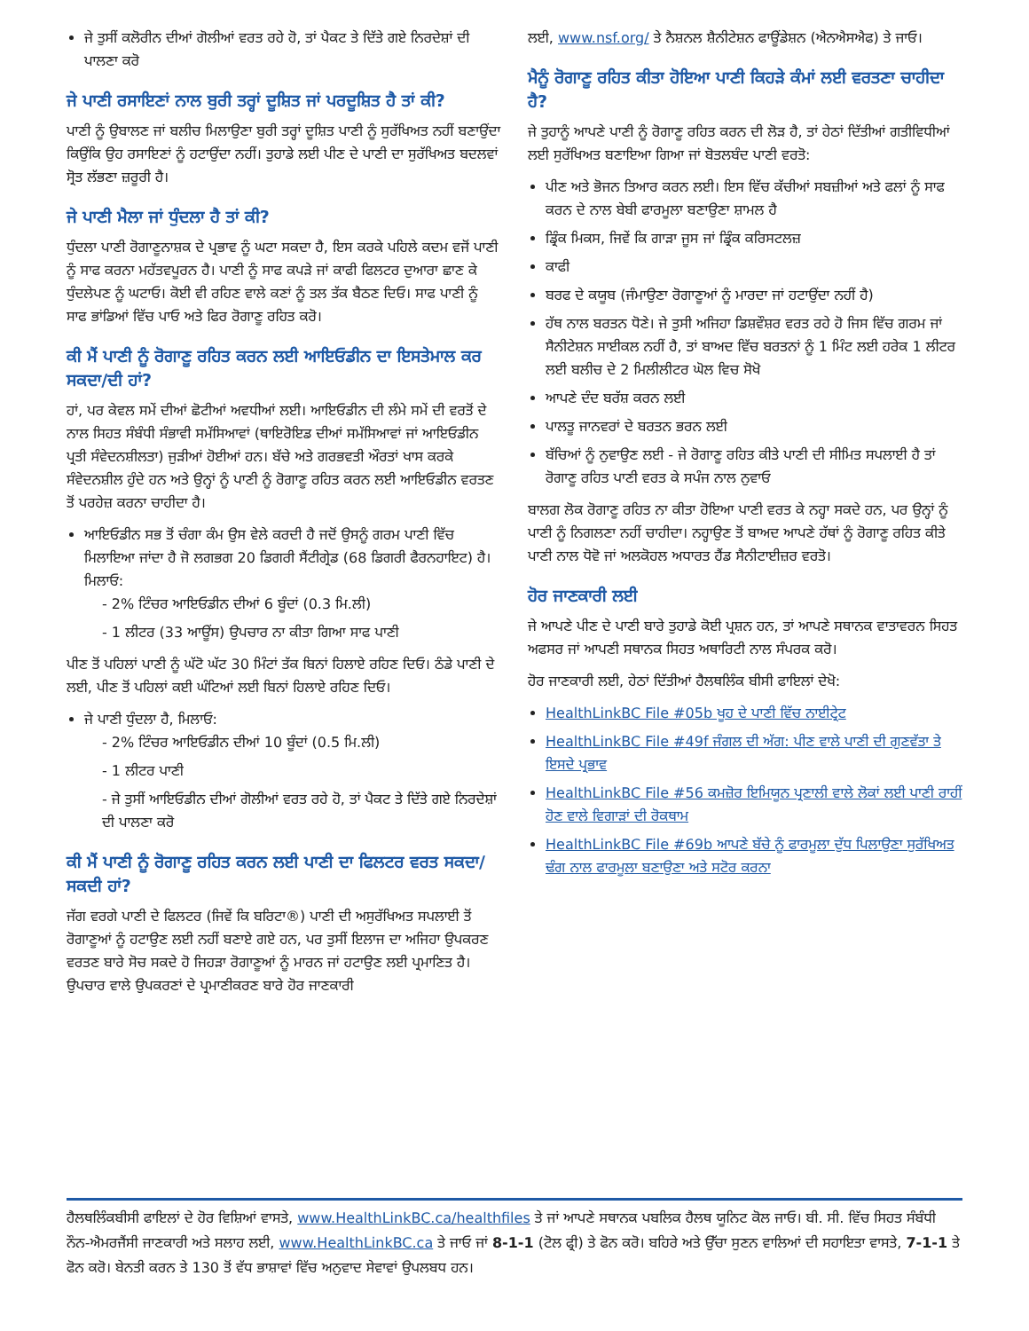ਜੇ ਤੁਸੀਂ ਕਲੋਰੀਨ ਦੀਆਂ ਗੋਲੀਆਂ ਵਰਤ ਰਹੇ ਹੋ, ਤਾਂ ਪੈਕਟ ਤੇ ਦਿੱਤੇ ਗਏ ਨਿਰਦੇਸ਼ਾਂ ਦੀ ਪਾਲਣਾ ਕਰੋ
ਜੇ ਪਾਣੀ ਰਸਾਇਣਾਂ ਨਾਲ ਬੁਰੀ ਤਰ੍ਹਾਂ ਦੂਸ਼ਿਤ ਜਾਂ ਪਰਦੂਸ਼ਿਤ ਹੈ ਤਾਂ ਕੀ?
ਪਾਣੀ ਨੂੰ ਉਬਾਲਣ ਜਾਂ ਬਲੀਚ ਮਿਲਾਉਣਾ ਬੁਰੀ ਤਰ੍ਹਾਂ ਦੂਸ਼ਿਤ ਪਾਣੀ ਨੂੰ ਸੁਰੱਖਿਅਤ ਨਹੀਂ ਬਣਾਉਂਦਾ ਕਿਉਂਕਿ ਉਹ ਰਸਾਇਣਾਂ ਨੂੰ ਹਟਾਉਂਦਾ ਨਹੀਂ। ਤੁਹਾਡੇ ਲਈ ਪੀਣ ਦੇ ਪਾਣੀ ਦਾ ਸੁਰੱਖਿਅਤ ਬਦਲਵਾਂ ਸ੍ਰੋਤ ਲੱਭਣਾ ਜ਼ਰੂਰੀ ਹੈ।
ਜੇ ਪਾਣੀ ਮੈਲਾ ਜਾਂ ਧੁੰਦਲਾ ਹੈ ਤਾਂ ਕੀ?
ਧੁੰਦਲਾ ਪਾਣੀ ਰੋਗਾਣੂਨਾਸ਼ਕ ਦੇ ਪ੍ਰਭਾਵ ਨੂੰ ਘਟਾ ਸਕਦਾ ਹੈ, ਇਸ ਕਰਕੇ ਪਹਿਲੇ ਕਦਮ ਵਜੋਂ ਪਾਣੀ ਨੂੰ ਸਾਫ ਕਰਨਾ ਮਹੱਤਵਪੂਰਨ ਹੈ। ਪਾਣੀ ਨੂੰ ਸਾਫ ਕਪੜੇ ਜਾਂ ਕਾਫੀ ਫਿਲਟਰ ਦੁਆਰਾ ਛਾਣ ਕੇ ਧੁੰਦਲੇਪਣ ਨੂੰ ਘਟਾਓ। ਕੋਈ ਵੀ ਰਹਿਣ ਵਾਲੇ ਕਣਾਂ ਨੂੰ ਤਲ ਤੱਕ ਬੈਠਣ ਦਿਓ। ਸਾਫ ਪਾਣੀ ਨੂੰ ਸਾਫ ਭਾਂਡਿਆਂ ਵਿੱਚ ਪਾਓ ਅਤੇ ਫਿਰ ਰੋਗਾਣੂ ਰਹਿਤ ਕਰੋ।
ਕੀ ਮੈਂ ਪਾਣੀ ਨੂੰ ਰੋਗਾਣੂ ਰਹਿਤ ਕਰਨ ਲਈ ਆਇਓਡੀਨ ਦਾ ਇਸਤੇਮਾਲ ਕਰ ਸਕਦਾ/ਦੀ ਹਾਂ?
ਹਾਂ, ਪਰ ਕੇਵਲ ਸਮੇਂ ਦੀਆਂ ਛੋਟੀਆਂ ਅਵਧੀਆਂ ਲਈ। ਆਇਓਡੀਨ ਦੀ ਲੰਮੇ ਸਮੇਂ ਦੀ ਵਰਤੋਂ ਦੇ ਨਾਲ ਸਿਹਤ ਸੰਬੰਧੀ ਸੰਭਾਵੀ ਸਮੱਸਿਆਵਾਂ (ਥਾਇਰੋਇਡ ਦੀਆਂ ਸਮੱਸਿਆਵਾਂ ਜਾਂ ਆਇਓਡੀਨ ਪ੍ਰਤੀ ਸੰਵੇਦਨਸ਼ੀਲਤਾ) ਜੁੜੀਆਂ ਹੋਈਆਂ ਹਨ। ਬੱਚੇ ਅਤੇ ਗਰਭਵਤੀ ਔਰਤਾਂ ਖਾਸ ਕਰਕੇ ਸੰਵੇਦਨਸ਼ੀਲ ਹੁੰਦੇ ਹਨ ਅਤੇ ਉਨ੍ਹਾਂ ਨੂੰ ਪਾਣੀ ਨੂੰ ਰੋਗਾਣੂ ਰਹਿਤ ਕਰਨ ਲਈ ਆਇਓਡੀਨ ਵਰਤਣ ਤੋਂ ਪਰਹੇਜ਼ ਕਰਨਾ ਚਾਹੀਦਾ ਹੈ।
ਆਇਓਡੀਨ ਸਭ ਤੋਂ ਚੰਗਾ ਕੰਮ ਉਸ ਵੇਲੇ ਕਰਦੀ ਹੈ ਜਦੋਂ ਉਸਨੂੰ ਗਰਮ ਪਾਣੀ ਵਿੱਚ ਮਿਲਾਇਆ ਜਾਂਦਾ ਹੈ ਜੋ ਲਗਭਗ 20 ਡਿਗਰੀ ਸੈਂਟੀਗ੍ਰੇਡ (68 ਡਿਗਰੀ ਫੈਰਨਹਾਇਟ) ਹੈ। ਮਿਲਾਓ:
- 2% ਟਿੰਚਰ ਆਇਓਡੀਨ ਦੀਆਂ 6 ਬੂੰਦਾਂ (0.3 ਮਿ.ਲੀ)
- 1 ਲੀਟਰ (33 ਆਊਂਸ) ਉਪਚਾਰ ਨਾ ਕੀਤਾ ਗਿਆ ਸਾਫ ਪਾਣੀ
ਪੀਣ ਤੋਂ ਪਹਿਲਾਂ ਪਾਣੀ ਨੂੰ ਘੱਟੋ ਘੱਟ 30 ਮਿੰਟਾਂ ਤੱਕ ਬਿਨਾਂ ਹਿਲਾਏ ਰਹਿਣ ਦਿਓ। ਠੰਡੇ ਪਾਣੀ ਦੇ ਲਈ, ਪੀਣ ਤੋਂ ਪਹਿਲਾਂ ਕਈ ਘੰਟਿਆਂ ਲਈ ਬਿਨਾਂ ਹਿਲਾਏ ਰਹਿਣ ਦਿਓ।
ਜੇ ਪਾਣੀ ਧੁੰਦਲਾ ਹੈ, ਮਿਲਾਓ:
- 2% ਟਿੰਚਰ ਆਇਓਡੀਨ ਦੀਆਂ 10 ਬੂੰਦਾਂ (0.5 ਮਿ.ਲੀ)
- 1 ਲੀਟਰ ਪਾਣੀ
- ਜੇ ਤੁਸੀਂ ਆਇਓਡੀਨ ਦੀਆਂ ਗੋਲੀਆਂ ਵਰਤ ਰਹੇ ਹੋ, ਤਾਂ ਪੈਕਟ ਤੇ ਦਿੱਤੇ ਗਏ ਨਿਰਦੇਸ਼ਾਂ ਦੀ ਪਾਲਣਾ ਕਰੋ
ਕੀ ਮੈਂ ਪਾਣੀ ਨੂੰ ਰੋਗਾਣੂ ਰਹਿਤ ਕਰਨ ਲਈ ਪਾਣੀ ਦਾ ਫਿਲਟਰ ਵਰਤ ਸਕਦਾ/ਸਕਦੀ ਹਾਂ?
ਜੱਗ ਵਰਗੇ ਪਾਣੀ ਦੇ ਫਿਲਟਰ (ਜਿਵੇਂ ਕਿ ਬਰਿਟਾ®) ਪਾਣੀ ਦੀ ਅਸੁਰੱਖਿਅਤ ਸਪਲਾਈ ਤੋਂ ਰੋਗਾਣੂਆਂ ਨੂੰ ਹਟਾਉਣ ਲਈ ਨਹੀਂ ਬਣਾਏ ਗਏ ਹਨ, ਪਰ ਤੁਸੀਂ ਇਲਾਜ ਦਾ ਅਜਿਹਾ ਉਪਕਰਣ ਵਰਤਣ ਬਾਰੇ ਸੋਚ ਸਕਦੇ ਹੋ ਜਿਹੜਾ ਰੋਗਾਣੂਆਂ ਨੂੰ ਮਾਰਨ ਜਾਂ ਹਟਾਉਣ ਲਈ ਪ੍ਰਮਾਣਿਤ ਹੈ। ਉਪਚਾਰ ਵਾਲੇ ਉਪਕਰਣਾਂ ਦੇ ਪ੍ਰਮਾਣੀਕਰਣ ਬਾਰੇ ਹੋਰ ਜਾਣਕਾਰੀ
ਲਈ, www.nsf.org/ ਤੇ ਨੈਸ਼ਨਲ ਸ਼ੈਨੀਟੇਸ਼ਨ ਫਾਊਂਡੇਸ਼ਨ (ਐਨਐਸਐਫ) ਤੇ ਜਾਓ।
ਮੈਨੂੰ ਰੋਗਾਣੂ ਰਹਿਤ ਕੀਤਾ ਹੋਇਆ ਪਾਣੀ ਕਿਹੜੇ ਕੰਮਾਂ ਲਈ ਵਰਤਣਾ ਚਾਹੀਦਾ ਹੈ?
ਜੇ ਤੁਹਾਨੂੰ ਆਪਣੇ ਪਾਣੀ ਨੂੰ ਰੋਗਾਣੂ ਰਹਿਤ ਕਰਨ ਦੀ ਲੋੜ ਹੈ, ਤਾਂ ਹੇਠਾਂ ਦਿੱਤੀਆਂ ਗਤੀਵਿਧੀਆਂ ਲਈ ਸੁਰੱਖਿਅਤ ਬਣਾਇਆ ਗਿਆ ਜਾਂ ਬੋਤਲਬੰਦ ਪਾਣੀ ਵਰਤੋ:
ਪੀਣ ਅਤੇ ਭੋਜਨ ਤਿਆਰ ਕਰਨ ਲਈ। ਇਸ ਵਿੱਚ ਕੱਚੀਆਂ ਸਬਜ਼ੀਆਂ ਅਤੇ ਫਲਾਂ ਨੂੰ ਸਾਫ ਕਰਨ ਦੇ ਨਾਲ ਬੇਬੀ ਫਾਰਮੂਲਾ ਬਣਾਉਣਾ ਸ਼ਾਮਲ ਹੈ
ਡ੍ਰਿੰਕ ਮਿਕਸ, ਜਿਵੇਂ ਕਿ ਗਾੜਾ ਜੂਸ ਜਾਂ ਡ੍ਰਿੰਕ ਕਰਿਸਟਲਜ਼
ਕਾਫੀ
ਬਰਫ ਦੇ ਕਯੂਬ (ਜੰਮਾਉਣਾ ਰੋਗਾਣੂਆਂ ਨੂੰ ਮਾਰਦਾ ਜਾਂ ਹਟਾਉਂਦਾ ਨਹੀਂ ਹੈ)
ਹੱਥ ਨਾਲ ਬਰਤਨ ਧੋਣੇ। ਜੇ ਤੁਸੀ ਅਜਿਹਾ ਡਿਸ਼ਵੌਸ਼ਰ ਵਰਤ ਰਹੇ ਹੋ ਜਿਸ ਵਿੱਚ ਗਰਮ ਜਾਂ ਸੈਨੀਟੇਸ਼ਨ ਸਾਈਕਲ ਨਹੀਂ ਹੈ, ਤਾਂ ਬਾਅਦ ਵਿੱਚ ਬਰਤਨਾਂ ਨੂੰ 1 ਮਿੰਟ ਲਈ ਹਰੇਕ 1 ਲੀਟਰ ਲਈ ਬਲੀਚ ਦੇ 2 ਮਿਲੀਲੀਟਰ ਘੋਲ ਵਿਚ ਸੋਖੋ
ਆਪਣੇ ਦੰਦ ਬਰੱਸ਼ ਕਰਨ ਲਈ
ਪਾਲਤੂ ਜਾਨਵਰਾਂ ਦੇ ਬਰਤਨ ਭਰਨ ਲਈ
ਬੱਚਿਆਂ ਨੂੰ ਨੁਵਾਉਣ ਲਈ - ਜੇ ਰੋਗਾਣੂ ਰਹਿਤ ਕੀਤੇ ਪਾਣੀ ਦੀ ਸੀਮਿਤ ਸਪਲਾਈ ਹੈ ਤਾਂ ਰੋਗਾਣੂ ਰਹਿਤ ਪਾਣੀ ਵਰਤ ਕੇ ਸਪੰਜ ਨਾਲ ਨੁਵਾਓ
ਬਾਲਗ ਲੋਕ ਰੋਗਾਣੂ ਰਹਿਤ ਨਾ ਕੀਤਾ ਹੋਇਆ ਪਾਣੀ ਵਰਤ ਕੇ ਨਹ੍ਹਾ ਸਕਦੇ ਹਨ, ਪਰ ਉਨ੍ਹਾਂ ਨੂੰ ਪਾਣੀ ਨੂੰ ਨਿਗਲਣਾ ਨਹੀਂ ਚਾਹੀਦਾ। ਨਹ੍ਹਾਉਣ ਤੋਂ ਬਾਅਦ ਆਪਣੇ ਹੱਥਾਂ ਨੂੰ ਰੋਗਾਣੂ ਰਹਿਤ ਕੀਤੇ ਪਾਣੀ ਨਾਲ ਧੋਵੋ ਜਾਂ ਅਲਕੋਹਲ ਅਧਾਰਤ ਹੈਂਡ ਸੈਨੀਟਾਈਜ਼ਰ ਵਰਤੋ।
ਹੋਰ ਜਾਣਕਾਰੀ ਲਈ
ਜੇ ਆਪਣੇ ਪੀਣ ਦੇ ਪਾਣੀ ਬਾਰੇ ਤੁਹਾਡੇ ਕੋਈ ਪ੍ਰਸ਼ਨ ਹਨ, ਤਾਂ ਆਪਣੇ ਸਥਾਨਕ ਵਾਤਾਵਰਨ ਸਿਹਤ ਅਫਸਰ ਜਾਂ ਆਪਣੀ ਸਥਾਨਕ ਸਿਹਤ ਅਥਾਰਿਟੀ ਨਾਲ ਸੰਪਰਕ ਕਰੋ।
ਹੋਰ ਜਾਣਕਾਰੀ ਲਈ, ਹੇਠਾਂ ਦਿੱਤੀਆਂ ਹੈਲਥਲਿੰਕ ਬੀਸੀ ਫਾਇਲਾਂ ਦੇਖੋ:
HealthLinkBC File #05b ਖੂਹ ਦੇ ਪਾਣੀ ਵਿੱਚ ਨਾਈਟ੍ਰੇਟ
HealthLinkBC File #49f ਜੰਗਲ ਦੀ ਅੱਗ: ਪੀਣ ਵਾਲੇ ਪਾਣੀ ਦੀ ਗੁਣਵੱਤਾ ਤੇ ਇਸਦੇ ਪ੍ਰਭਾਵ
HealthLinkBC File #56 ਕਮਜ਼ੋਰ ਇਮਿਯੂਨ ਪ੍ਰਣਾਲੀ ਵਾਲੇ ਲੋਕਾਂ ਲਈ ਪਾਣੀ ਰਾਹੀਂ ਹੋਣ ਵਾਲੇ ਵਿਗਾੜਾਂ ਦੀ ਰੋਕਥਾਮ
HealthLinkBC File #69b ਆਪਣੇ ਬੱਚੇ ਨੂੰ ਫਾਰਮੂਲਾ ਦੁੱਧ ਪਿਲਾਉਣਾ ਸੁਰੱਖਿਅਤ ਢੰਗ ਨਾਲ ਫਾਰਮੂਲਾ ਬਣਾਉਣਾ ਅਤੇ ਸਟੋਰ ਕਰਨਾ
ਹੈਲਥਲਿੰਕਬੀਸੀ ਫਾਇਲਾਂ ਦੇ ਹੋਰ ਵਿਸ਼ਿਆਂ ਵਾਸਤੇ, www.HealthLinkBC.ca/healthfiles ਤੇ ਜਾਂ ਆਪਣੇ ਸਥਾਨਕ ਪਬਲਿਕ ਹੈਲਥ ਯੂਨਿਟ ਕੋਲ ਜਾਓ। ਬੀ. ਸੀ. ਵਿੱਚ ਸਿਹਤ ਸੰਬੰਧੀ ਨੌਨ-ਐਮਰਜੈਂਸੀ ਜਾਣਕਾਰੀ ਅਤੇ ਸਲਾਹ ਲਈ, www.HealthLinkBC.ca ਤੇ ਜਾਓ ਜਾਂ 8-1-1 (ਟੋਲ ਫ੍ਰੀ) ਤੇ ਫੋਨ ਕਰੋ। ਬਹਿਰੇ ਅਤੇ ਉੱਚਾ ਸੁਣਨ ਵਾਲਿਆਂ ਦੀ ਸਹਾਇਤਾ ਵਾਸਤੇ, 7-1-1 ਤੇ ਫੋਨ ਕਰੋ। ਬੇਨਤੀ ਕਰਨ ਤੇ 130 ਤੋਂ ਵੱਧ ਭਾਸ਼ਾਵਾਂ ਵਿੱਚ ਅਨੁਵਾਦ ਸੇਵਾਵਾਂ ਉਪਲਬਧ ਹਨ।